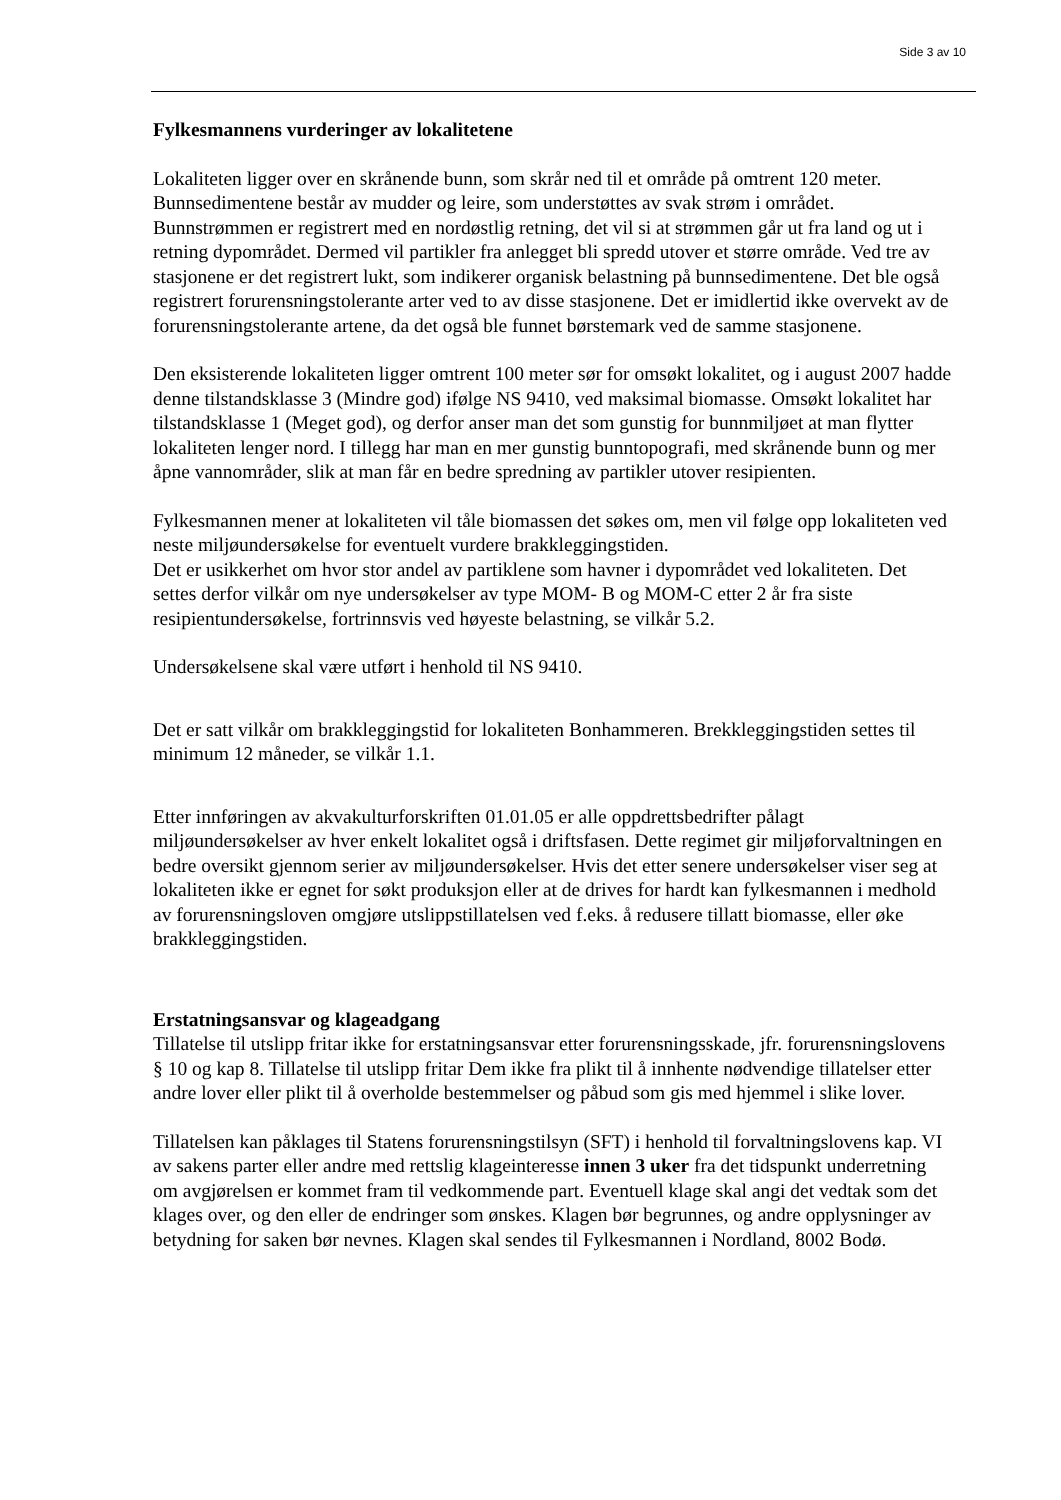Side 3 av 10
Fylkesmannens vurderinger av lokalitetene
Lokaliteten ligger over en skrånende bunn, som skrår ned til et område på omtrent 120 meter. Bunnsedimentene består av mudder og leire, som understøttes av svak strøm i området. Bunnstrømmen er registrert med en nordøstlig retning, det vil si at strømmen går ut fra land og ut i retning dypområdet. Dermed vil partikler fra anlegget bli spredd utover et større område. Ved tre av stasjonene er det registrert lukt, som indikerer organisk belastning på bunnsedimentene. Det ble også registrert forurensningstolerante arter ved to av disse stasjonene. Det er imidlertid ikke overvekt av de forurensningstolerante artene, da det også ble funnet børstemark ved de samme stasjonene.
Den eksisterende lokaliteten ligger omtrent 100 meter sør for omsøkt lokalitet, og i august 2007 hadde denne tilstandsklasse 3 (Mindre god) ifølge NS 9410, ved maksimal biomasse. Omsøkt lokalitet har tilstandsklasse 1 (Meget god), og derfor anser man det som gunstig for bunnmiljøet at man flytter lokaliteten lenger nord. I tillegg har man en mer gunstig bunntopografi, med skrånende bunn og mer åpne vannområder, slik at man får en bedre spredning av partikler utover resipienten.
Fylkesmannen mener at lokaliteten vil tåle biomassen det søkes om, men vil følge opp lokaliteten ved neste miljøundersøkelse for eventuelt vurdere brakkleggingstiden.
Det er usikkerhet om hvor stor andel av partiklene som havner i dypområdet ved lokaliteten. Det settes derfor vilkår om nye undersøkelser av type MOM- B og MOM-C etter 2 år fra siste resipientundersøkelse, fortrinnsvis ved høyeste belastning, se vilkår 5.2.
Undersøkelsene skal være utført i henhold til NS 9410.
Det er satt vilkår om brakkleggingstid for lokaliteten Bonhammeren. Brekkleggingstiden settes til minimum 12 måneder, se vilkår 1.1.
Etter innføringen av akvakulturforskriften 01.01.05 er alle oppdrettsbedrifter pålagt miljøundersøkelser av hver enkelt lokalitet også i driftsfasen. Dette regimet gir miljøforvaltningen en bedre oversikt gjennom serier av miljøundersøkelser. Hvis det etter senere undersøkelser viser seg at lokaliteten ikke er egnet for søkt produksjon eller at de drives for hardt kan fylkesmannen i medhold av forurensningsloven omgjøre utslippstillatelsen ved f.eks. å redusere tillatt biomasse, eller øke brakkleggingstiden.
Erstatningsansvar og klageadgang
Tillatelse til utslipp fritar ikke for erstatningsansvar etter forurensningsskade, jfr. forurensningslovens § 10 og kap 8. Tillatelse til utslipp fritar Dem ikke fra plikt til å innhente nødvendige tillatelser etter andre lover eller plikt til å overholde bestemmelser og påbud som gis med hjemmel i slike lover.
Tillatelsen kan påklages til Statens forurensningstilsyn (SFT) i henhold til forvaltningslovens kap. VI av sakens parter eller andre med rettslig klageinteresse innen 3 uker fra det tidspunkt underretning om avgjørelsen er kommet fram til vedkommende part. Eventuell klage skal angi det vedtak som det klages over, og den eller de endringer som ønskes. Klagen bør begrunnes, og andre opplysninger av betydning for saken bør nevnes. Klagen skal sendes til Fylkesmannen i Nordland, 8002 Bodø.